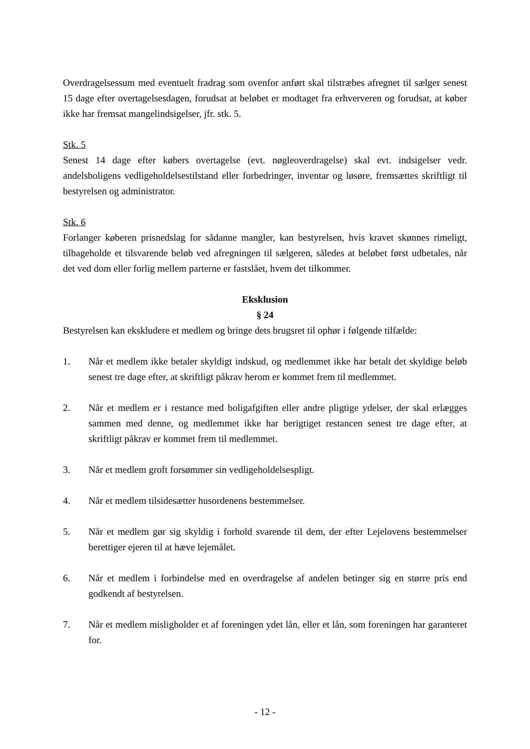Overdragelsessum med eventuelt fradrag som ovenfor anført skal tilstræbes afregnet til sælger senest 15 dage efter overtagelsesdagen, forudsat at beløbet er modtaget fra erhververen og forudsat, at køber ikke har fremsat mangelindsigelser, jfr. stk. 5.
Stk. 5
Senest 14 dage efter købers overtagelse (evt. nøgleoverdragelse) skal evt. indsigelser vedr. andelsboligens vedligeholdelsestilstand eller forbedringer, inventar og løsøre, fremsættes skriftligt til bestyrelsen og administrator.
Stk. 6
Forlanger køberen prisnedslag for sådanne mangler, kan bestyrelsen, hvis kravet skønnes rimeligt, tilbageholde et tilsvarende beløb ved afregningen til sælgeren, således at beløbet først udbetales, når det ved dom eller forlig mellem parterne er fastslået, hvem det tilkommer.
Eksklusion
§ 24
Bestyrelsen kan ekskludere et medlem og bringe dets brugsret til ophør i følgende tilfælde:
1. Når et medlem ikke betaler skyldigt indskud, og medlemmet ikke har betalt det skyldige beløb senest tre dage efter, at skriftligt påkrav herom er kommet frem til medlemmet.
2. Når et medlem er i restance med boligafgiften eller andre pligtige ydelser, der skal erlægges sammen med denne, og medlemmet ikke har berigtiget restancen senest tre dage efter, at skriftligt påkrav er kommet frem til medlemmet.
3. Når et medlem groft forsømmer sin vedligeholdelsespligt.
4. Når et medlem tilsidesætter husordenens bestemmelser.
5. Når et medlem gør sig skyldig i forhold svarende til dem, der efter Lejelovens bestemmelser berettiger ejeren til at hæve lejemålet.
6. Når et medlem i forbindelse med en overdragelse af andelen betinger sig en større pris end godkendt af bestyrelsen.
7. Når et medlem misligholder et af foreningen ydet lån, eller et lån, som foreningen har garanteret for.
- 12 -